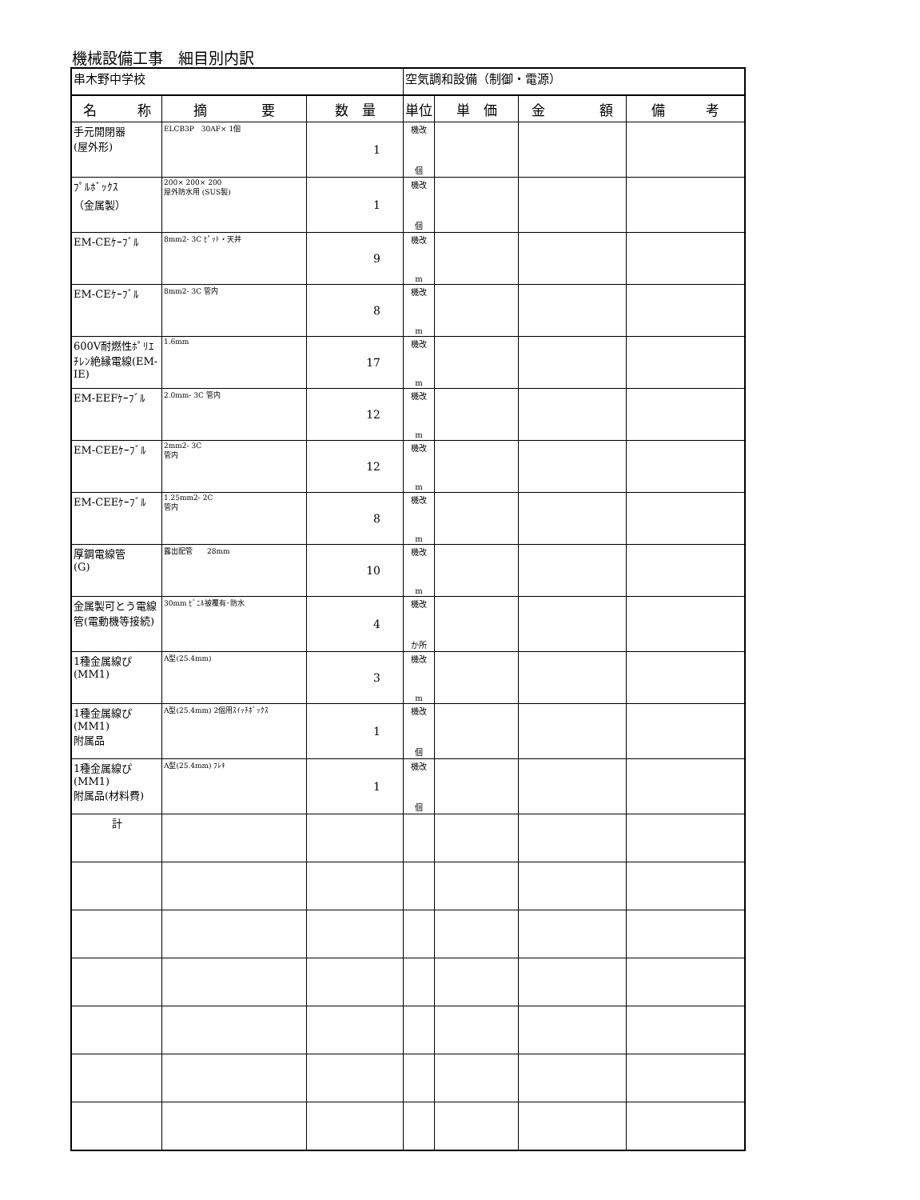機械設備工事　細目別内訳
| 串木野中学校 | | | 空気調和設備（制御・電源） | | | |
| 名 称 | 摘 要 | 数 量 | 単位 | 単 価 | 金 額 | 備 考 |
| 手元開閉器 (屋外形) | ELCB3P 30AF× 1個 | 1 | 機改 個 | | | |
| ﾌﾟﾙﾎﾞｯｸｽ （金属製） | 200× 200× 200 屋外防水用 (SUS製) | 1 | 機改 個 | | | |
| EM-CEｹｰﾌﾞﾙ | 8mm2- 3C ﾋﾟｯﾄ・天井 | 9 | 機改 m | | | |
| EM-CEｹｰﾌﾞﾙ | 8mm2- 3C 管内 | 8 | 機改 m | | | |
| 600V耐燃性ﾎﾟﾘｴﾁﾚﾝ絶縁電線(EM-IE) | 1.6mm | 17 | 機改 m | | | |
| EM-EEFｹｰﾌﾞﾙ | 2.0mm- 3C 管内 | 12 | 機改 m | | | |
| EM-CEEｹｰﾌﾞﾙ | 2mm2- 3C 管内 | 12 | 機改 m | | | |
| EM-CEEｹｰﾌﾞﾙ | 1.25mm2- 2C 管内 | 8 | 機改 m | | | |
| 厚鋼電線管 (G) | 露出配管 28mm | 10 | 機改 m | | | |
| 金属製可とう電線管(電動機等接続) | 30mm ﾋﾞﾆﾙ被覆有･防水 | 4 | 機改 か所 | | | |
| 1種金属線ぴ(MM1) | A型(25.4mm) | 3 | 機改 m | | | |
| 1種金属線ぴ(MM1) 附属品 | A型(25.4mm) 2個用ｽｲｯﾁﾎﾞｯｸｽ | 1 | 機改 個 | | | |
| 1種金属線ぴ(MM1) 附属品(材料費) | A型(25.4mm) ﾌﾚｷ | 1 | 機改 個 | | | |
| 計 | | | | | | |